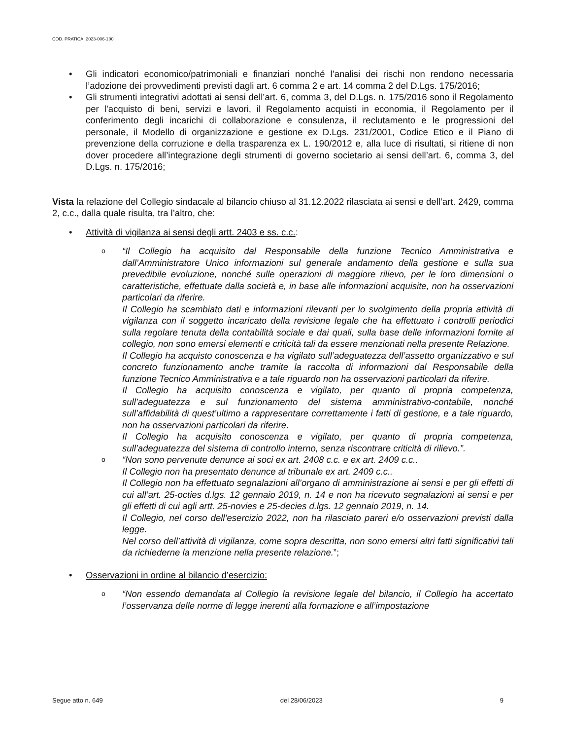COD. PRATICA: 2023-006-100
• Gli indicatori economico/patrimoniali e finanziari nonché l’analisi dei rischi non rendono necessaria l’adozione dei provvedimenti previsti dagli art. 6 comma 2 e art. 14 comma 2 del D.Lgs. 175/2016;
• Gli strumenti integrativi adottati ai sensi dell’art. 6, comma 3, del D.Lgs. n. 175/2016 sono il Regolamento per l’acquisto di beni, servizi e lavori, il Regolamento acquisti in economia, il Regolamento per il conferimento degli incarichi di collaborazione e consulenza, il reclutamento e le progressioni del personale, il Modello di organizzazione e gestione ex D.Lgs. 231/2001, Codice Etico e il Piano di prevenzione della corruzione e della trasparenza ex L. 190/2012 e, alla luce di risultati, si ritiene di non dover procedere all’integrazione degli strumenti di governo societario ai sensi dell’art. 6, comma 3, del D.Lgs. n. 175/2016;
Vista la relazione del Collegio sindacale al bilancio chiuso al 31.12.2022 rilasciata ai sensi e dell’art. 2429, comma 2, c.c., dalla quale risulta, tra l’altro, che:
• Attività di vigilanza ai sensi degli artt. 2403 e ss. c.c.:
o
“Il Collegio ha acquisito dal Responsabile della funzione Tecnico Amministrativa e dall’Amministratore Unico informazioni sul generale andamento della gestione e sulla sua prevedibile evoluzione, nonché sulle operazioni di maggiore rilievo, per le loro dimensioni o caratteristiche, effettuate dalla società e, in base alle informazioni acquisite, non ha osservazioni particolari da riferire.
Il Collegio ha scambiato dati e informazioni rilevanti per lo svolgimento della propria attività di vigilanza con il soggetto incaricato della revisione legale che ha effettuato i controlli periodici sulla regolare tenuta della contabilità sociale e dai quali, sulla base delle informazioni fornite al collegio, non sono emersi elementi e criticità tali da essere menzionati nella presente Relazione.
Il Collegio ha acquisto conoscenza e ha vigilato sull’adeguatezza dell’assetto organizzativo e sul concreto funzionamento anche tramite la raccolta di informazioni dal Responsabile della funzione Tecnico Amministrativa e a tale riguardo non ha osservazioni particolari da riferire.
Il Collegio ha acquisito conoscenza e vigilato, per quanto di propria competenza, sull’adeguatezza e sul funzionamento del sistema amministrativo-contabile, nonché sull’affidabilità di quest’ultimo a rappresentare correttamente i fatti di gestione, e a tale riguardo, non ha osservazioni particolari da riferire.
Il Collegio ha acquisito conoscenza e vigilato, per quanto di propria competenza, sull’adeguatezza del sistema di controllo interno, senza riscontrare criticità di rilievo.”.
o
“Non sono pervenute denunce ai soci ex art. 2408 c.c. e ex art. 2409 c.c..
Il Collegio non ha presentato denunce al tribunale ex art. 2409 c.c..
Il Collegio non ha effettuato segnalazioni all’organo di amministrazione ai sensi e per gli effetti di cui all’art. 25-octies d.lgs. 12 gennaio 2019, n. 14 e non ha ricevuto segnalazioni ai sensi e per gli effetti di cui agli artt. 25-novies e 25-decies d.lgs. 12 gennaio 2019, n. 14.
Il Collegio, nel corso dell’esercizio 2022, non ha rilasciato pareri e/o osservazioni previsti dalla legge.
Nel corso dell’attività di vigilanza, come sopra descritta, non sono emersi altri fatti significativi tali da richiederne la menzione nella presente relazione.”;
• Osservazioni in ordine al bilancio d’esercizio:
o
“Non essendo demandata al Collegio la revisione legale del bilancio, il Collegio ha accertato l’osservanza delle norme di legge inerenti alla formazione e all’impostazione
Segue atto n. 649 del 28/06/2023 9